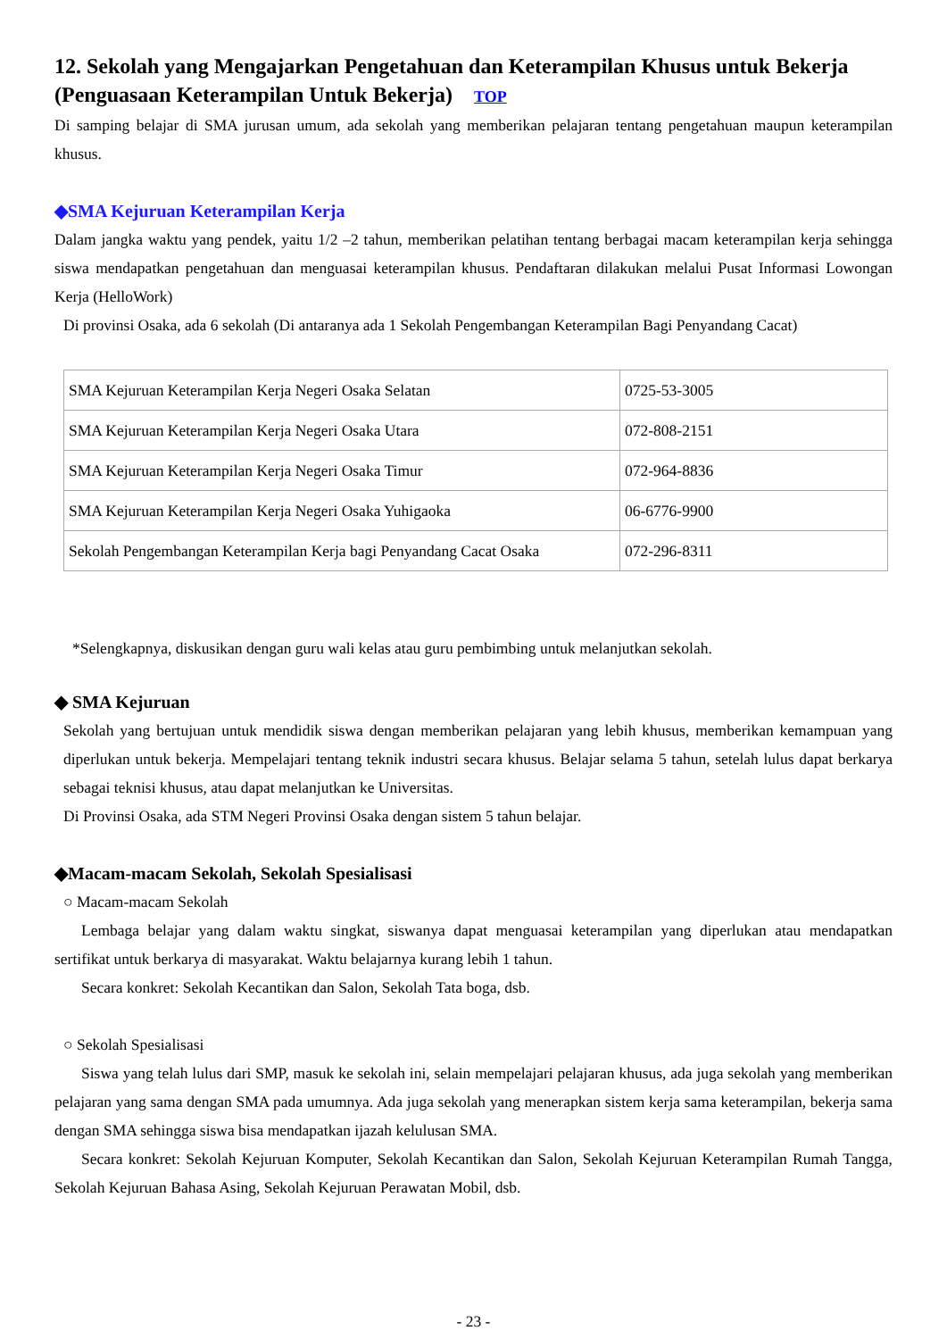12. Sekolah yang Mengajarkan Pengetahuan dan Keterampilan Khusus untuk Bekerja (Penguasaan Keterampilan Untuk Bekerja) TOP
Di samping belajar di SMA jurusan umum, ada sekolah yang memberikan pelajaran tentang pengetahuan maupun keterampilan khusus.
◆SMA Kejuruan Keterampilan Kerja
Dalam jangka waktu yang pendek, yaitu 1/2 –2 tahun, memberikan pelatihan tentang berbagai macam keterampilan kerja sehingga siswa mendapatkan pengetahuan dan menguasai keterampilan khusus. Pendaftaran dilakukan melalui Pusat Informasi Lowongan Kerja (HelloWork)
Di provinsi Osaka, ada 6 sekolah (Di antaranya ada 1 Sekolah Pengembangan Keterampilan Bagi Penyandang Cacat)
| SMA Kejuruan Keterampilan Kerja Negeri Osaka Selatan | 0725-53-3005 |
| SMA Kejuruan Keterampilan Kerja Negeri Osaka Utara | 072-808-2151 |
| SMA Kejuruan Keterampilan Kerja Negeri Osaka Timur | 072-964-8836 |
| SMA Kejuruan Keterampilan Kerja Negeri Osaka Yuhigaoka | 06-6776-9900 |
| Sekolah Pengembangan Keterampilan Kerja bagi Penyandang Cacat Osaka | 072-296-8311 |
*Selengkapnya, diskusikan dengan guru wali kelas atau guru pembimbing untuk melanjutkan sekolah.
◆ SMA Kejuruan
Sekolah yang bertujuan untuk mendidik siswa dengan memberikan pelajaran yang lebih khusus, memberikan kemampuan yang diperlukan untuk bekerja. Mempelajari tentang teknik industri secara khusus. Belajar selama 5 tahun, setelah lulus dapat berkarya sebagai teknisi khusus, atau dapat melanjutkan ke Universitas.
Di Provinsi Osaka, ada STM Negeri Provinsi Osaka dengan sistem 5 tahun belajar.
◆Macam-macam Sekolah, Sekolah Spesialisasi
○ Macam-macam Sekolah
Lembaga belajar yang dalam waktu singkat, siswanya dapat menguasai keterampilan yang diperlukan atau mendapatkan sertifikat untuk berkarya di masyarakat. Waktu belajarnya kurang lebih 1 tahun.
Secara konkret: Sekolah Kecantikan dan Salon, Sekolah Tata boga, dsb.
○ Sekolah Spesialisasi
Siswa yang telah lulus dari SMP, masuk ke sekolah ini, selain mempelajari pelajaran khusus, ada juga sekolah yang memberikan pelajaran yang sama dengan SMA pada umumnya. Ada juga sekolah yang menerapkan sistem kerja sama keterampilan, bekerja sama dengan SMA sehingga siswa bisa mendapatkan ijazah kelulusan SMA.
Secara konkret: Sekolah Kejuruan Komputer, Sekolah Kecantikan dan Salon, Sekolah Kejuruan Keterampilan Rumah Tangga, Sekolah Kejuruan Bahasa Asing, Sekolah Kejuruan Perawatan Mobil, dsb.
- 23 -